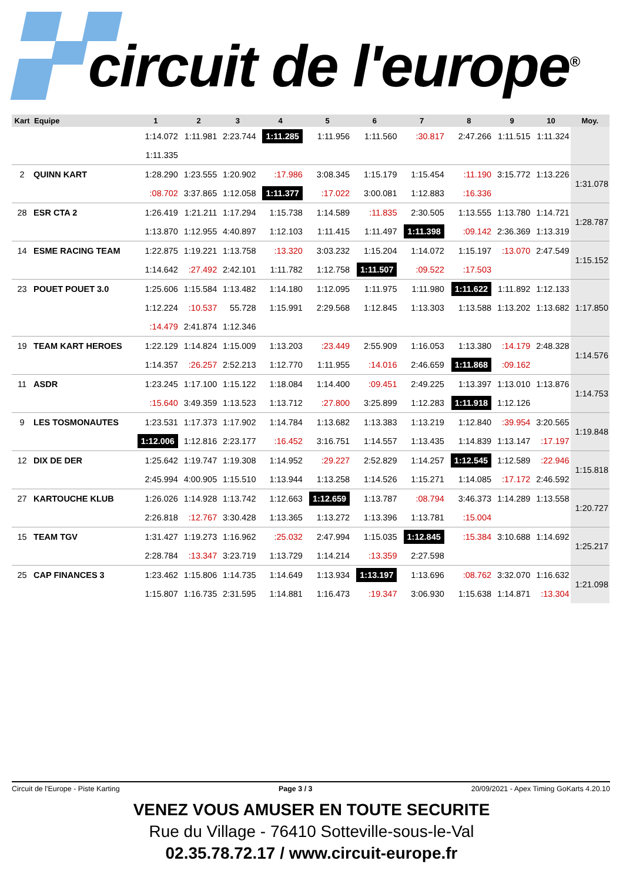circuit de l'europe<sup>®</sup>
| Kart | Equipe | 1 | 2 | 3 | 4 | 5 | 6 | 7 | 8 | 9 | 10 | Moy. |
| --- | --- | --- | --- | --- | --- | --- | --- | --- | --- | --- | --- | --- |
| | | 1:14.072 | 1:11.981 | 2:23.744 | 1:11.285 | 1:11.956 | 1:11.560 | :30.817 | 2:47.266 | 1:11.515 | 1:11.324 | |
| | | 1:11.335 | | | | | | | | | | |
| 2 | QUINN KART | 1:28.290 | 1:23.555 | 1:20.902 | :17.986 | 3:08.345 | 1:15.179 | 1:15.454 | :11.190 | 3:15.772 | 1:13.226 | 1:31.078 |
| | | :08.702 | 3:37.865 | 1:12.058 | 1:11.377 | :17.022 | 3:00.081 | 1:12.883 | :16.336 | | | |
| 28 | ESR CTA 2 | 1:26.419 | 1:21.211 | 1:17.294 | 1:15.738 | 1:14.589 | :11.835 | 2:30.505 | 1:13.555 | 1:13.780 | 1:14.721 | 1:28.787 |
| | | 1:13.870 | 1:12.955 | 4:40.897 | 1:12.103 | 1:11.415 | 1:11.497 | 1:11.398 | :09.142 | 2:36.369 | 1:13.319 | |
| 14 | ESME RACING TEAM | 1:22.875 | 1:19.221 | 1:13.758 | :13.320 | 3:03.232 | 1:15.204 | 1:14.072 | 1:15.197 | :13.070 | 2:47.549 | 1:15.152 |
| | | 1:14.642 | :27.492 | 2:42.101 | 1:11.782 | 1:12.758 | 1:11.507 | :09.522 | :17.503 | | | |
| 23 | POUET POUET 3.0 | 1:25.606 | 1:15.584 | 1:13.482 | 1:14.180 | 1:12.095 | 1:11.975 | 1:11.980 | 1:11.622 | 1:11.892 | 1:12.133 | 1:17.850 |
| | | 1:12.224 | :10.537 | 55.728 | 1:15.991 | 2:29.568 | 1:12.845 | 1:13.303 | 1:13.588 | 1:13.202 | 1:13.682 | |
| | | :14.479 | 2:41.874 | 1:12.346 | | | | | | | | |
| 19 | TEAM KART HEROES | 1:22.129 | 1:14.824 | 1:15.009 | 1:13.203 | :23.449 | 2:55.909 | 1:16.053 | 1:13.380 | :14.179 | 2:48.328 | 1:14.576 |
| | | 1:14.357 | :26.257 | 2:52.213 | 1:12.770 | 1:11.955 | :14.016 | 2:46.659 | 1:11.868 | :09.162 | | |
| 11 | ASDR | 1:23.245 | 1:17.100 | 1:15.122 | 1:18.084 | 1:14.400 | :09.451 | 2:49.225 | 1:13.397 | 1:13.010 | 1:13.876 | 1:14.753 |
| | | :15.640 | 3:49.359 | 1:13.523 | 1:13.712 | :27.800 | 3:25.899 | 1:12.283 | 1:11.918 | 1:12.126 | | |
| 9 | LES TOSMONAUTES | 1:23.531 | 1:17.373 | 1:17.902 | 1:14.784 | 1:13.682 | 1:13.383 | 1:13.219 | 1:12.840 | :39.954 | 3:20.565 | 1:19.848 |
| | | 1:12.006 | 1:12.816 | 2:23.177 | :16.452 | 3:16.751 | 1:14.557 | 1:13.435 | 1:14.839 | 1:13.147 | :17.197 | |
| 12 | DIX DE DER | 1:25.642 | 1:19.747 | 1:19.308 | 1:14.952 | :29.227 | 2:52.829 | 1:14.257 | 1:12.545 | 1:12.589 | :22.946 | 1:15.818 |
| | | 2:45.994 | 4:00.905 | 1:15.510 | 1:13.944 | 1:13.258 | 1:14.526 | 1:15.271 | 1:14.085 | :17.172 | 2:46.592 | |
| 27 | KARTOUCHE KLUB | 1:26.026 | 1:14.928 | 1:13.742 | 1:12.663 | 1:12.659 | 1:13.787 | :08.794 | 3:46.373 | 1:14.289 | 1:13.558 | 1:20.727 |
| | | 2:26.818 | :12.767 | 3:30.428 | 1:13.365 | 1:13.272 | 1:13.396 | 1:13.781 | :15.004 | | | |
| 15 | TEAM TGV | 1:31.427 | 1:19.273 | 1:16.962 | :25.032 | 2:47.994 | 1:15.035 | 1:12.845 | :15.384 | 3:10.688 | 1:14.692 | 1:25.217 |
| | | 2:28.784 | :13.347 | 3:23.719 | 1:13.729 | 1:14.214 | :13.359 | 2:27.598 | | | | |
| 25 | CAP FINANCES 3 | 1:23.462 | 1:15.806 | 1:14.735 | 1:14.649 | 1:13.934 | 1:13.197 | 1:13.696 | :08.762 | 3:32.070 | 1:16.632 | 1:21.098 |
| | | 1:15.807 | 1:16.735 | 2:31.595 | 1:14.881 | 1:16.473 | :19.347 | 3:06.930 | 1:15.638 | 1:14.871 | :13.304 | |
Circuit de l'Europe - Piste Karting Page 3 / 3 20/09/2021 - Apex Timing GoKarts 4.20.10
VENEZ VOUS AMUSER EN TOUTE SECURITE
Rue du Village - 76410 Sotteville-sous-le-Val
02.35.78.72.17 / www.circuit-europe.fr